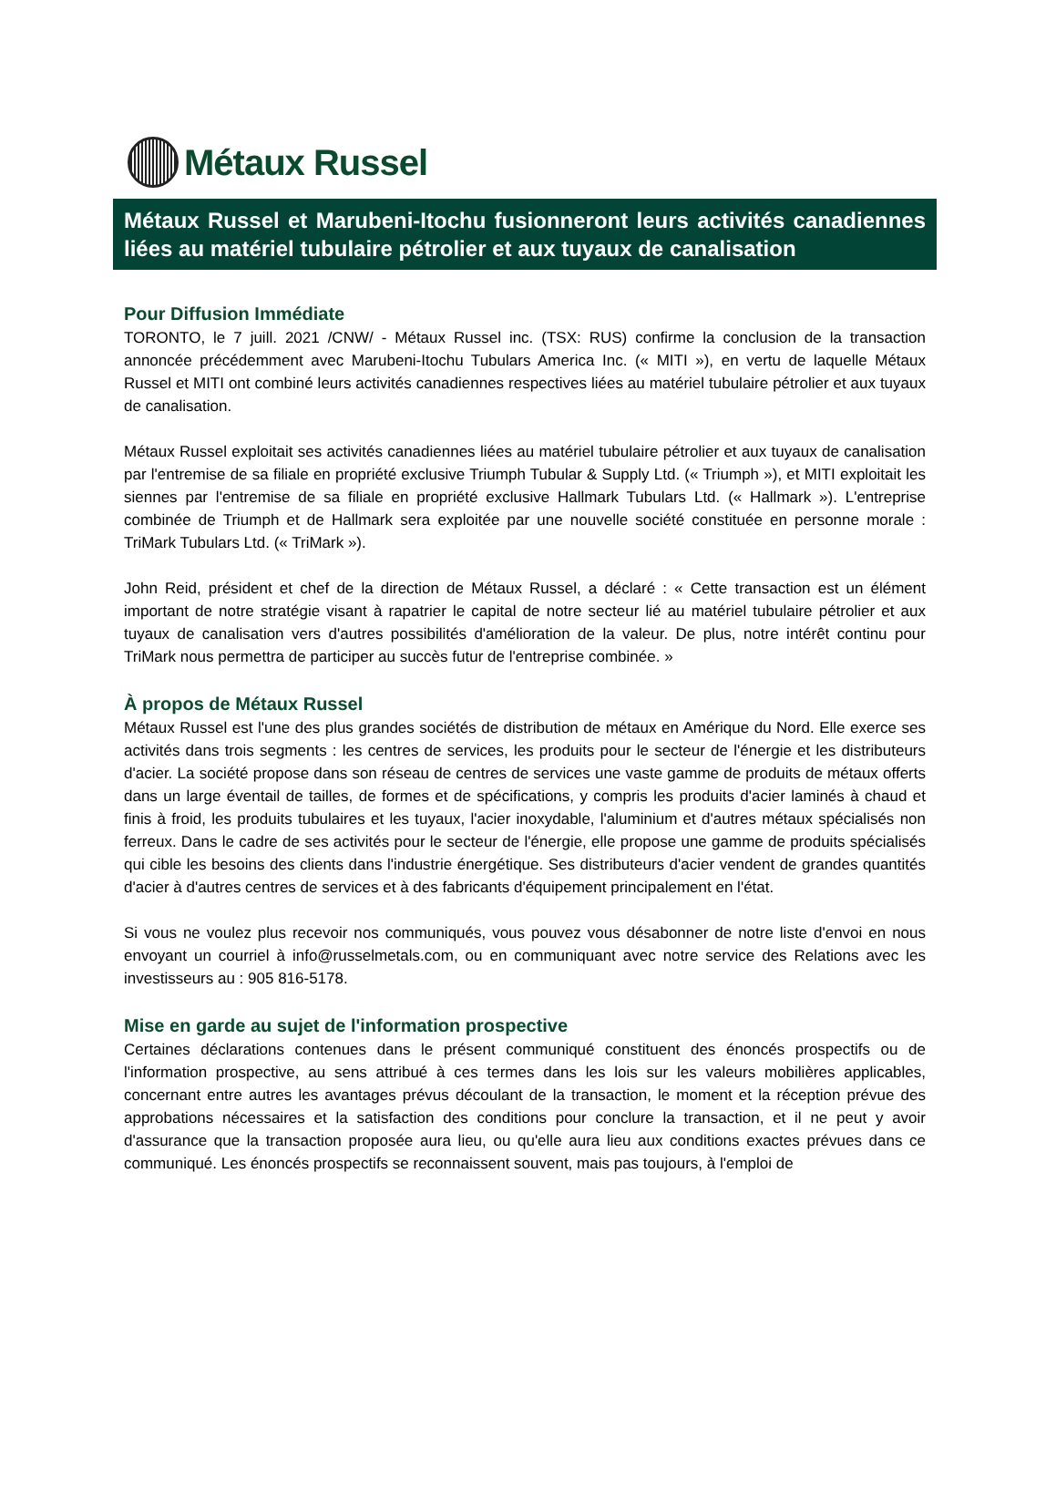Métaux Russel
Métaux Russel et Marubeni-Itochu fusionneront leurs activités canadiennes liées au matériel tubulaire pétrolier et aux tuyaux de canalisation
Pour Diffusion Immédiate
TORONTO, le 7 juill. 2021 /CNW/ - Métaux Russel inc. (TSX: RUS) confirme la conclusion de la transaction annoncée précédemment avec Marubeni-Itochu Tubulars America Inc. (« MITI »), en vertu de laquelle Métaux Russel et MITI ont combiné leurs activités canadiennes respectives liées au matériel tubulaire pétrolier et aux tuyaux de canalisation.
Métaux Russel exploitait ses activités canadiennes liées au matériel tubulaire pétrolier et aux tuyaux de canalisation par l'entremise de sa filiale en propriété exclusive Triumph Tubular & Supply Ltd. (« Triumph »), et MITI exploitait les siennes par l'entremise de sa filiale en propriété exclusive Hallmark Tubulars Ltd. (« Hallmark »). L'entreprise combinée de Triumph et de Hallmark sera exploitée par une nouvelle société constituée en personne morale : TriMark Tubulars Ltd. (« TriMark »).
John Reid, président et chef de la direction de Métaux Russel, a déclaré : « Cette transaction est un élément important de notre stratégie visant à rapatrier le capital de notre secteur lié au matériel tubulaire pétrolier et aux tuyaux de canalisation vers d'autres possibilités d'amélioration de la valeur. De plus, notre intérêt continu pour TriMark nous permettra de participer au succès futur de l'entreprise combinée. »
À propos de Métaux Russel
Métaux Russel est l'une des plus grandes sociétés de distribution de métaux en Amérique du Nord. Elle exerce ses activités dans trois segments : les centres de services, les produits pour le secteur de l'énergie et les distributeurs d'acier. La société propose dans son réseau de centres de services une vaste gamme de produits de métaux offerts dans un large éventail de tailles, de formes et de spécifications, y compris les produits d'acier laminés à chaud et finis à froid, les produits tubulaires et les tuyaux, l'acier inoxydable, l'aluminium et d'autres métaux spécialisés non ferreux. Dans le cadre de ses activités pour le secteur de l'énergie, elle propose une gamme de produits spécialisés qui cible les besoins des clients dans l'industrie énergétique. Ses distributeurs d'acier vendent de grandes quantités d'acier à d'autres centres de services et à des fabricants d'équipement principalement en l'état.
Si vous ne voulez plus recevoir nos communiqués, vous pouvez vous désabonner de notre liste d'envoi en nous envoyant un courriel à info@russelmetals.com, ou en communiquant avec notre service des Relations avec les investisseurs au : 905 816-5178.
Mise en garde au sujet de l'information prospective
Certaines déclarations contenues dans le présent communiqué constituent des énoncés prospectifs ou de l'information prospective, au sens attribué à ces termes dans les lois sur les valeurs mobilières applicables, concernant entre autres les avantages prévus découlant de la transaction, le moment et la réception prévue des approbations nécessaires et la satisfaction des conditions pour conclure la transaction, et il ne peut y avoir d'assurance que la transaction proposée aura lieu, ou qu'elle aura lieu aux conditions exactes prévues dans ce communiqué. Les énoncés prospectifs se reconnaissent souvent, mais pas toujours, à l'emploi de